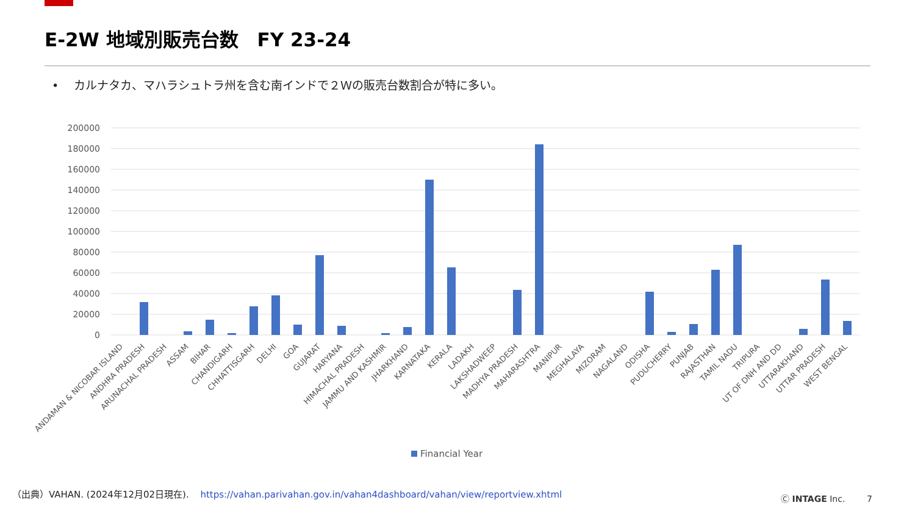E-2W 地域別販売台数　FY 23-24
•　 カルナタカ、マハラシュトラ州を含む南インドで２Ｗの販売台数割合が特に多い。
200000
180000
160000
140000
120000
100000
80000
60000
40000
20000
0
ANDAMAN & NICOBAR ISLAND
ANDHRA PRADESH
ARUNACHAL PRADESH
ASSAM
BIHAR
CHANDIGARH
CHHATTISGARH
DELHI
GOA
GUJARAT
HARYANA
HIMACHAL PRADESH
JAMMU AND KASHMIR
JHARKHAND
KARNATAKA
KERALA
LADAKH
LAKSHADWEEP
MADHYA PRADESH
MAHARASHTRA
MANIPUR
MEGHALAYA
MIZORAM
NAGALAND
ODISHA
PUDUCHERRY
PUNJAB
RAJASTHAN
TAMIL NADU
TRIPURA
UT OF DNH AND DD
UTTARAKHAND
UTTAR PRADESH
WEST BENGAL
Financial Year
（出典）VAHAN. (2024年12月02日現在). https://vahan.parivahan.gov.in/vahan4dashboard/vahan/view/reportview.xhtml
Ⓒ INTAGE Inc. 7